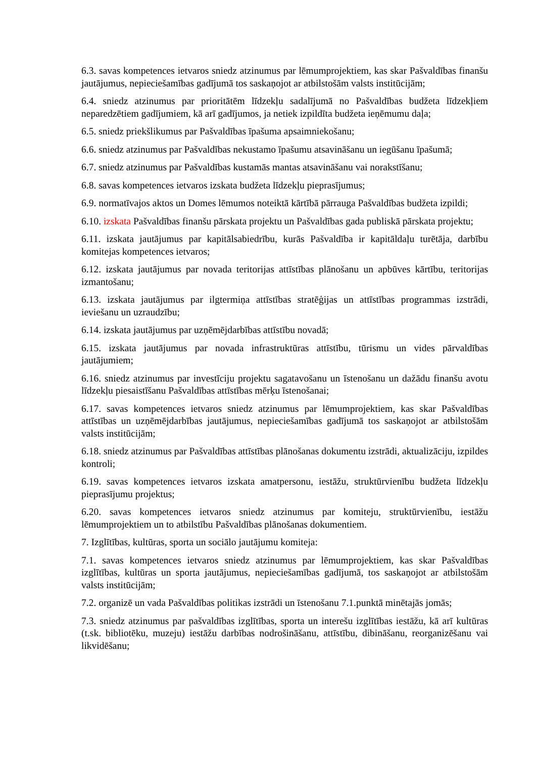6.3. savas kompetences ietvaros sniedz atzinumus par lēmumprojektiem, kas skar Pašvaldības finanšu jautājumus, nepieciešamības gadījumā tos saskaņojot ar atbilstošām valsts institūcijām;
6.4. sniedz atzinumus par prioritātēm līdzekļu sadalījumā no Pašvaldības budžeta līdzekļiem neparedzētiem gadījumiem, kā arī gadījumos, ja netiek izpildīta budžeta ieņēmumu daļa;
6.5. sniedz priekšlikumus par Pašvaldības īpašuma apsaimniekošanu;
6.6. sniedz atzinumus par Pašvaldības nekustamo īpašumu atsavināšanu un iegūšanu īpašumā;
6.7. sniedz atzinumus par Pašvaldības kustamās mantas atsavināšanu vai norakstīšanu;
6.8. savas kompetences ietvaros izskata budžeta līdzekļu pieprasījumus;
6.9. normatīvajos aktos un Domes lēmumos noteiktā kārtībā pārrauga Pašvaldības budžeta izpildi;
6.10. izskata Pašvaldības finanšu pārskata projektu un Pašvaldības gada publiskā pārskata projektu;
6.11. izskata jautājumus par kapitālsabiedrību, kurās Pašvaldība ir kapitāldaļu turētāja, darbību komitejas kompetences ietvaros;
6.12. izskata jautājumus par novada teritorijas attīstības plānošanu un apbūves kārtību, teritorijas izmantošanu;
6.13. izskata jautājumus par ilgtermiņa attīstības stratēģijas un attīstības programmas izstrādi, ieviešanu un uzraudzību;
6.14. izskata jautājumus par uzņēmējdarbības attīstību novadā;
6.15. izskata jautājumus par novada infrastruktūras attīstību, tūrismu un vides pārvaldības jautājumiem;
6.16. sniedz atzinumus par investīciju projektu sagatavošanu un īstenošanu un dažādu finanšu avotu līdzekļu piesaistīšanu Pašvaldības attīstības mērķu īstenošanai;
6.17. savas kompetences ietvaros sniedz atzinumus par lēmumprojektiem, kas skar Pašvaldības attīstības un uzņēmējdarbības jautājumus, nepieciešamības gadījumā tos saskaņojot ar atbilstošām valsts institūcijām;
6.18. sniedz atzinumus par Pašvaldības attīstības plānošanas dokumentu izstrādi, aktualizāciju, izpildes kontroli;
6.19. savas kompetences ietvaros izskata amatpersonu, iestāžu, struktūrvienību budžeta līdzekļu pieprasījumu projektus;
6.20. savas kompetences ietvaros sniedz atzinumus par komiteju, struktūrvienību, iestāžu lēmumprojektiem un to atbilstību Pašvaldības plānošanas dokumentiem.
7. Izglītības, kultūras, sporta un sociālo jautājumu komiteja:
7.1. savas kompetences ietvaros sniedz atzinumus par lēmumprojektiem, kas skar Pašvaldības izglītības, kultūras un sporta jautājumus, nepieciešamības gadījumā, tos saskaņojot ar atbilstošām valsts institūcijām;
7.2. organizē un vada Pašvaldības politikas izstrādi un īstenošanu 7.1.punktā minētajās jomās;
7.3. sniedz atzinumus par pašvaldības izglītības, sporta un interešu izglītības iestāžu, kā arī kultūras (t.sk. bibliotēku, muzeju) iestāžu darbības nodrošināšanu, attīstību, dibināšanu, reorganizēšanu vai likvidēšanu;